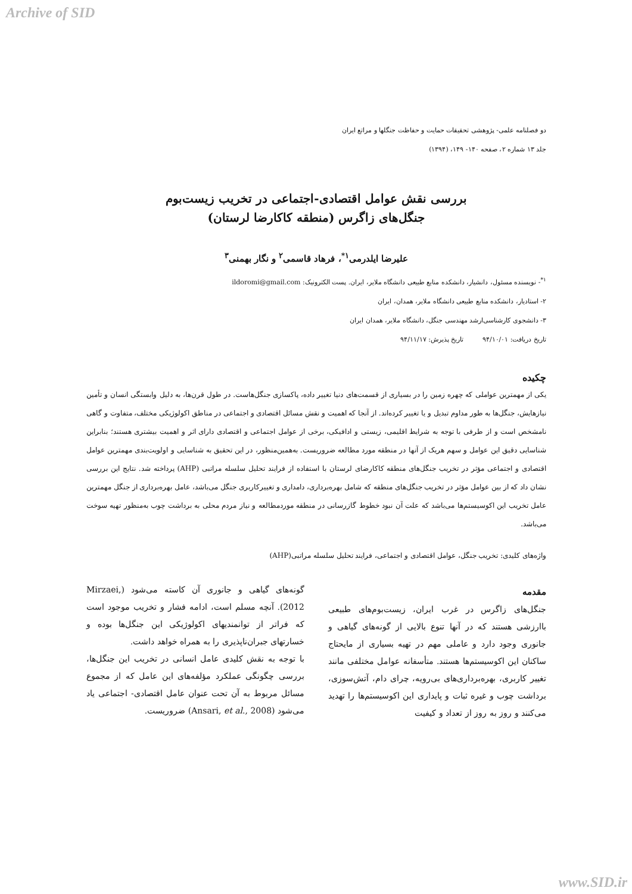Archive of SID
دو فصلنامه علمی- پژوهشی تحقیقات حمایت و حفاظت جنگلها و مراتع ایران
جلد ۱۳ شماره ۲، صفحه ۱۴۰- ۱۴۹، (۱۳۹۴)
بررسی نقش عوامل اقتصادی-اجتماعی در تخریب زیست‌بوم
جنگل‌های زاگرس (منطقه کاکارضا لرستان)
علیرضا ایلدرمی<sup>۱*</sup>، فرهاد قاسمی<sup>۲</sup> و نگار بهمنی<sup>۳</sup>
<sup>۱*</sup>- نویسنده مسئول، دانشیار، دانشکده منابع طبیعی دانشگاه ملایر، ایران. پست الکترونیک: ildoromi@gmail.com
۲- استادیار، دانشکده منابع طبیعی دانشگاه ملایر، همدان، ایران
۳- دانشجوی کارشناسی‌ارشد مهندسی جنگل، دانشگاه ملایر، همدان ایران
تاریخ دریافت: ۹۴/۱۰/۰۱ تاریخ پذیرش: ۹۴/۱۱/۱۷
چکیده
یکی از مهمترین عواملی که چهره زمین را در بسیاری از قسمت‌های دنیا تغییر داده، پاکسازی جنگل‌هاست. در طول قرن‌ها، به دلیل وابستگی انسان و تأمین نیازهایش، جنگل‌ها به طور مداوم تبدیل و یا تغییر کرده‌اند. از آنجا که اهمیت و نقش مسائل اقتصادی و اجتماعی در مناطق اکولوژیکی مختلف، متفاوت و گاهی نامشخص است و از طرفی با توجه به شرایط اقلیمی، زیستی و ادافیکی، برخی از عوامل اجتماعی و اقتصادی دارای اثر و اهمیت بیشتری هستند؛ بنابراین شناسایی دقیق این عوامل و سهم هریک از آنها در منطقه مورد مطالعه ضروریست. به‌همین‌منظور، در این تحقیق به شناسایی و اولویت‌بندی مهمترین عوامل اقتصادی و اجتماعی مؤثر در تخریب جنگل‌های منطقه کاکارضای لرستان با استفاده از فرایند تحلیل سلسله مراتبی (AHP) پرداخته شد. نتایج این بررسی نشان داد که از بین عوامل مؤثر در تخریب جنگل‌های منطقه که شامل بهره‌برداری، دامداری و تغییرکاربری جنگل می‌باشد، عامل بهره‌برداری از جنگل مهمترین عامل تخریب این اکوسیستم‌ها می‌باشد که علت آن نبود خطوط گازرسانی در منطقه موردمطالعه و نیاز مردم محلی به برداشت چوب به‌منظور تهیه سوخت می‌باشد.
واژه‌های کلیدی: تخریب جنگل، عوامل اقتصادی و اجتماعی، فرایند تحلیل سلسله مراتبی(AHP)
مقدمه
جنگل‌های زاگرس در غرب ایران، زیست‌بوم‌های طبیعی باارزشی هستند که در آنها تنوع بالایی از گونه‌های گیاهی و جانوری وجود دارد و عاملی مهم در تهیه بسیاری از مایحتاج ساکنان این اکوسیستم‌ها هستند. متأسفانه عوامل مختلفی مانند تغییر کاربری، بهره‌برداری‌های بی‌رویه، چرای دام، آتش‌سوزی، برداشت چوب و غیره ثبات و پایداری این اکوسیستم‌ها را تهدید می‌کنند و روز به روز از تعداد و کیفیت
گونه‌های گیاهی و جانوری آن کاسته می‌شود (Mirzaei, 2012). آنچه مسلم است، ادامه فشار و تخریب موجود است که فراتر از توانمندیهای اکولوژیکی این جنگل‌ها بوده و خسارتهای جبران‌ناپذیری را به همراه خواهد داشت.
با توجه به نقش کلیدی عامل انسانی در تخریب این جنگل‌ها، بررسی چگونگی عملکرد مؤلفه‌های این عامل که از مجموع مسائل مربوط به آن تحت عنوان عامل اقتصادی- اجتماعی یاد می‌شود (Ansari, et al., 2008) ضروریست.
www.SID.ir